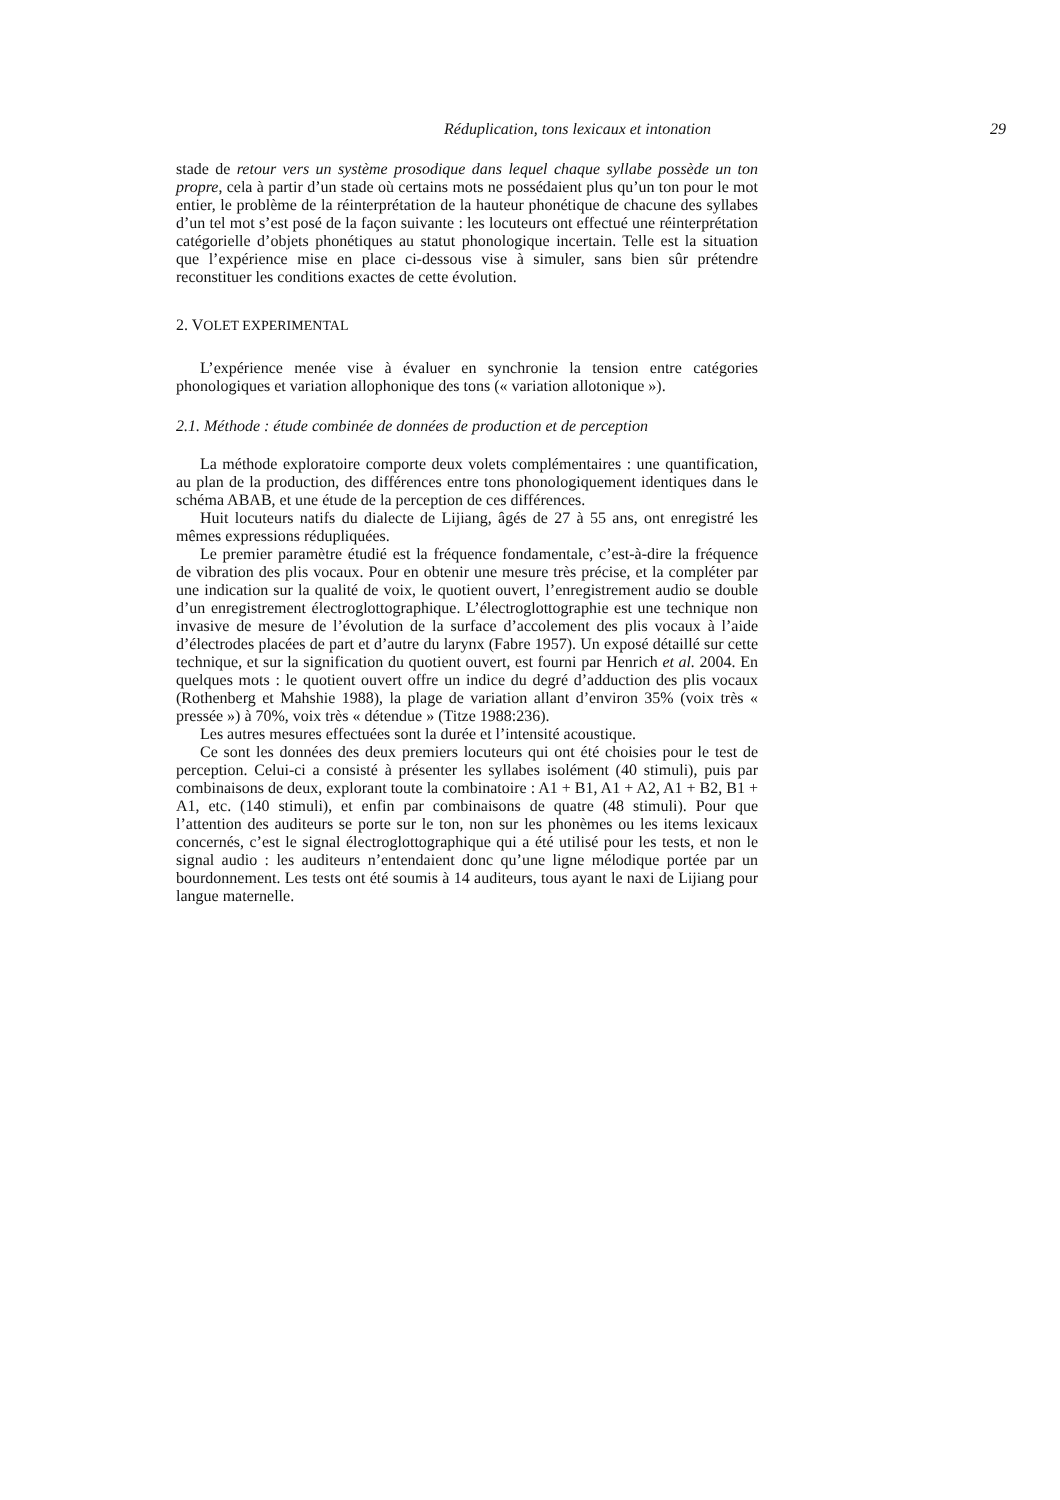Réduplication, tons lexicaux et intonation 29
stade de retour vers un système prosodique dans lequel chaque syllabe possède un ton propre, cela à partir d’un stade où certains mots ne possédaient plus qu’un ton pour le mot entier, le problème de la réinterprétation de la hauteur phonétique de chacune des syllabes d’un tel mot s’est posé de la façon suivante : les locuteurs ont effectué une réinterprétation catégorielle d’objets phonétiques au statut phonologique incertain. Telle est la situation que l’expérience mise en place ci-dessous vise à simuler, sans bien sûr prétendre reconstituer les conditions exactes de cette évolution.
2. VOLET EXPERIMENTAL
L’expérience menée vise à évaluer en synchronie la tension entre catégories phonologiques et variation allophonique des tons (« variation allotonique »).
2.1. Méthode : étude combinée de données de production et de perception
La méthode exploratoire comporte deux volets complémentaires : une quantification, au plan de la production, des différences entre tons phonologiquement identiques dans le schéma ABAB, et une étude de la perception de ces différences.
Huit locuteurs natifs du dialecte de Lijiang, âgés de 27 à 55 ans, ont enregistré les mêmes expressions rédupliquées.
Le premier paramètre étudié est la fréquence fondamentale, c’est-à-dire la fréquence de vibration des plis vocaux. Pour en obtenir une mesure très précise, et la compléter par une indication sur la qualité de voix, le quotient ouvert, l’enregistrement audio se double d’un enregistrement électroglottographique. L’électroglottographie est une technique non invasive de mesure de l’évolution de la surface d’accolement des plis vocaux à l’aide d’électrodes placées de part et d’autre du larynx (Fabre 1957). Un exposé détaillé sur cette technique, et sur la signification du quotient ouvert, est fourni par Henrich et al. 2004. En quelques mots : le quotient ouvert offre un indice du degré d’adduction des plis vocaux (Rothenberg et Mahshie 1988), la plage de variation allant d’environ 35% (voix très « pressée ») à 70%, voix très « détendue » (Titze 1988:236).
Les autres mesures effectuées sont la durée et l’intensité acoustique.
Ce sont les données des deux premiers locuteurs qui ont été choisies pour le test de perception. Celui-ci a consisté à présenter les syllabes isolément (40 stimuli), puis par combinaisons de deux, explorant toute la combinatoire : A1 + B1, A1 + A2, A1 + B2, B1 + A1, etc. (140 stimuli), et enfin par combinaisons de quatre (48 stimuli). Pour que l’attention des auditeurs se porte sur le ton, non sur les phonèmes ou les items lexicaux concernés, c’est le signal électroglottographique qui a été utilisé pour les tests, et non le signal audio : les auditeurs n’entendaient donc qu’une ligne mélodique portée par un bourdonnement. Les tests ont été soumis à 14 auditeurs, tous ayant le naxi de Lijiang pour langue maternelle.